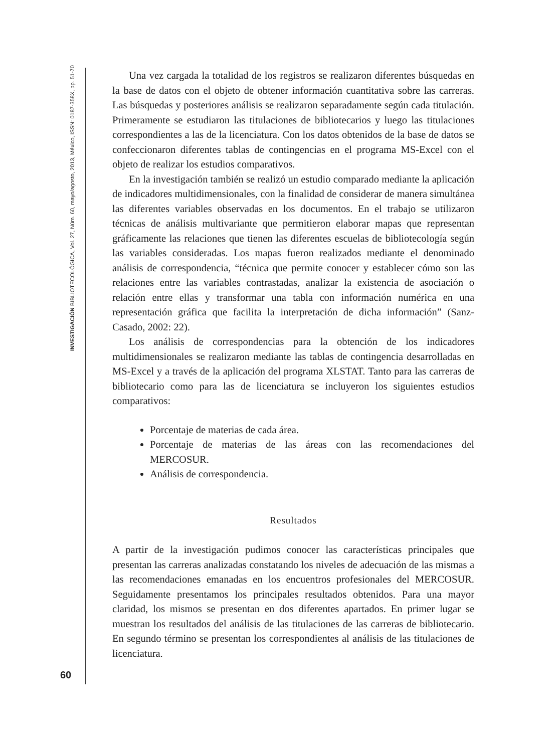INVESTIGACIÓN BIBLIOTECOLÓGICA, Vol. 27, Núm. 60, mayo/agosto, 2013, México, ISSN: 0187-358X, pp. 51-70
Una vez cargada la totalidad de los registros se realizaron diferentes búsquedas en la base de datos con el objeto de obtener información cuantitativa sobre las carreras. Las búsquedas y posteriores análisis se realizaron separadamente según cada titulación. Primeramente se estudiaron las titulaciones de bibliotecarios y luego las titulaciones correspondientes a las de la licenciatura. Con los datos obtenidos de la base de datos se confeccionaron diferentes tablas de contingencias en el programa MS-Excel con el objeto de realizar los estudios comparativos.
En la investigación también se realizó un estudio comparado mediante la aplicación de indicadores multidimensionales, con la finalidad de considerar de manera simultánea las diferentes variables observadas en los documentos. En el trabajo se utilizaron técnicas de análisis multivariante que permitieron elaborar mapas que representan gráficamente las relaciones que tienen las diferentes escuelas de bibliotecología según las variables consideradas. Los mapas fueron realizados mediante el denominado análisis de correspondencia, “técnica que permite conocer y establecer cómo son las relaciones entre las variables contrastadas, analizar la existencia de asociación o relación entre ellas y transformar una tabla con información numérica en una representación gráfica que facilita la interpretación de dicha información” (Sanz-Casado, 2002: 22).
Los análisis de correspondencias para la obtención de los indicadores multidimensionales se realizaron mediante las tablas de contingencia desarrolladas en MS-Excel y a través de la aplicación del programa XLSTAT. Tanto para las carreras de bibliotecario como para las de licenciatura se incluyeron los siguientes estudios comparativos:
Porcentaje de materias de cada área.
Porcentaje de materias de las áreas con las recomendaciones del MERCOSUR.
Análisis de correspondencia.
Resultados
A partir de la investigación pudimos conocer las características principales que presentan las carreras analizadas constatando los niveles de adecuación de las mismas a las recomendaciones emanadas en los encuentros profesionales del MERCOSUR. Seguidamente presentamos los principales resultados obtenidos. Para una mayor claridad, los mismos se presentan en dos diferentes apartados. En primer lugar se muestran los resultados del análisis de las titulaciones de las carreras de bibliotecario. En segundo término se presentan los correspondientes al análisis de las titulaciones de licenciatura.
60